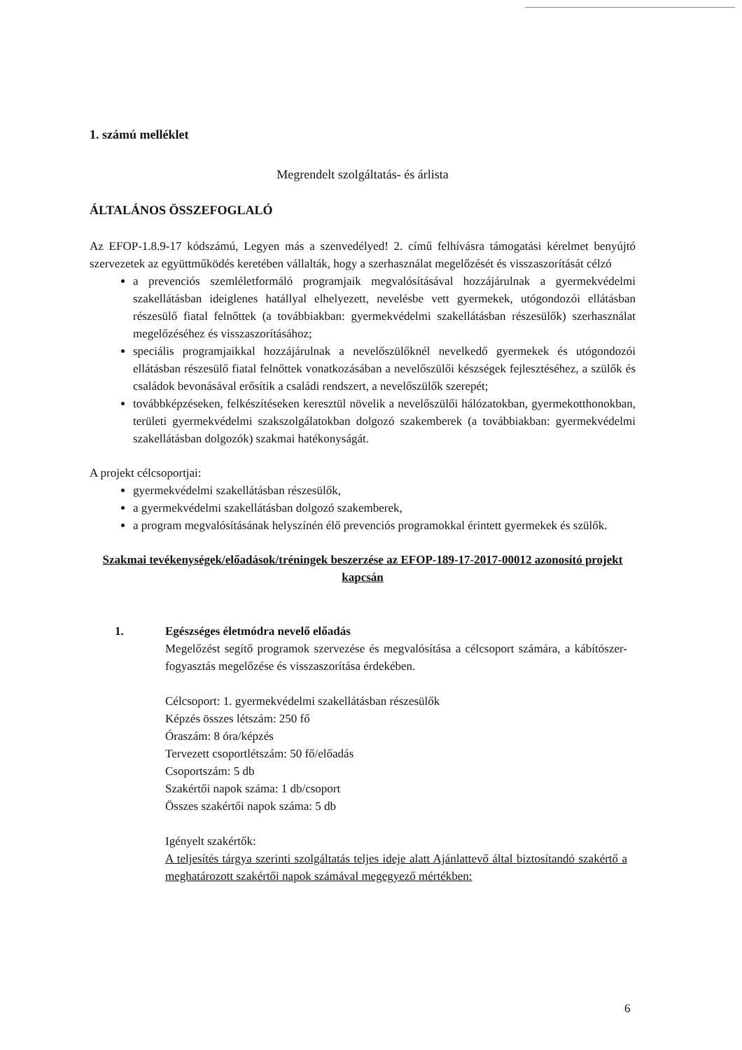1. számú melléklet
Megrendelt szolgáltatás- és árlista
ÁLTALÁNOS ÖSSZEFOGLALÓ
Az EFOP-1.8.9-17 kódszámú, Legyen más a szenvedélyed! 2. című felhívásra támogatási kérelmet benyújtó szervezetek az együttműködés keretében vállalták, hogy a szerhasználat megelőzését és visszaszorítását célzó
a prevenciós szemléletformáló programjaik megvalósításával hozzájárulnak a gyermekvédelmi szakellátásban ideiglenes hatállyal elhelyezett, nevelésbe vett gyermekek, utógondozói ellátásban részesülő fiatal felnőttek (a továbbiakban: gyermekvédelmi szakellátásban részesülők) szerhasználat megelőzéséhez és visszaszorításához;
speciális programjaikkal hozzájárulnak a nevelőszülőknél nevelkedő gyermekek és utógondozói ellátásban részesülő fiatal felnőttek vonatkozásában a nevelőszülői készségek fejlesztéséhez, a szülők és családok bevonásával erősítik a családi rendszert, a nevelőszülők szerepét;
továbbképzéseken, felkészítéseken keresztül növelik a nevelőszülői hálózatokban, gyermekotthonokban, területi gyermekvédelmi szakszolgálatokban dolgozó szakemberek (a továbbiakban: gyermekvédelmi szakellátásban dolgozók) szakmai hatékonyságát.
A projekt célcsoportjai:
gyermekvédelmi szakellátásban részesülők,
a gyermekvédelmi szakellátásban dolgozó szakemberek,
a program megvalósításának helyszínén élő prevenciós programokkal érintett gyermekek és szülők.
Szakmai tevékenységek/előadások/tréningek beszerzése az EFOP-189-17-2017-00012 azonosító projekt kapcsán
1. Egészséges életmódra nevelő előadás
Megelőzést segítő programok szervezése és megvalósítása a célcsoport számára, a kábítószer-fogyasztás megelőzése és visszaszorítása érdekében.
Célcsoport: 1. gyermekvédelmi szakellátásban részesülők
Képzés összes létszám: 250 fő
Óraszám: 8 óra/képzés
Tervezett csoportlétszám: 50 fő/előadás
Csoportszám: 5 db
Szakértői napok száma: 1 db/csoport
Összes szakértői napok száma: 5 db
Igényelt szakértők:
A teljesítés tárgya szerinti szolgáltatás teljes ideje alatt Ajánlattevő által biztosítandó szakértő a meghatározott szakértői napok számával megegyező mértékben:
6